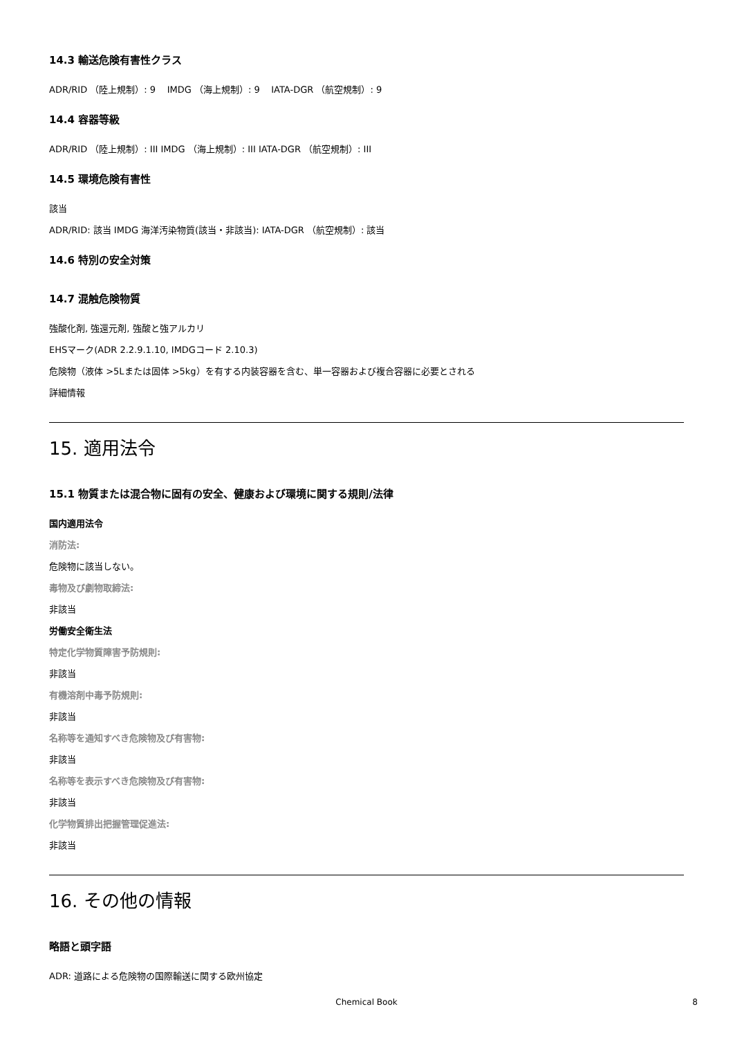14.3 輸送危険有害性クラス
ADR/RID （陸上規制）: 9 IMDG （海上規制）: 9 IATA-DGR （航空規制）: 9
14.4 容器等級
ADR/RID （陸上規制）: III IMDG （海上規制）: III IATA-DGR （航空規制）: III
14.5 環境危険有害性
該当
ADR/RID: 該当 IMDG 海洋汚染物質(該当・非該当): IATA-DGR （航空規制）: 該当
14.6 特別の安全対策
14.7 混触危険物質
強酸化剤, 強還元剤, 強酸と強アルカリ
EHSマーク(ADR 2.2.9.1.10, IMDGコード 2.10.3)
危険物（液体 >5Lまたは固体 >5kg）を有する内装容器を含む、単一容器および複合容器に必要とされる
詳細情報
15. 適用法令
15.1 物質または混合物に固有の安全、健康および環境に関する規則/法律
国内適用法令
消防法:
危険物に該当しない。
毒物及び劇物取締法:
非該当
労働安全衛生法
特定化学物質障害予防規則:
非該当
有機溶剤中毒予防規則:
非該当
名称等を通知すべき危険物及び有害物:
非該当
名称等を表示すべき危険物及び有害物:
非該当
化学物質排出把握管理促進法:
非該当
16. その他の情報
略語と頭字語
ADR: 道路による危険物の国際輸送に関する欧州協定
Chemical Book 8